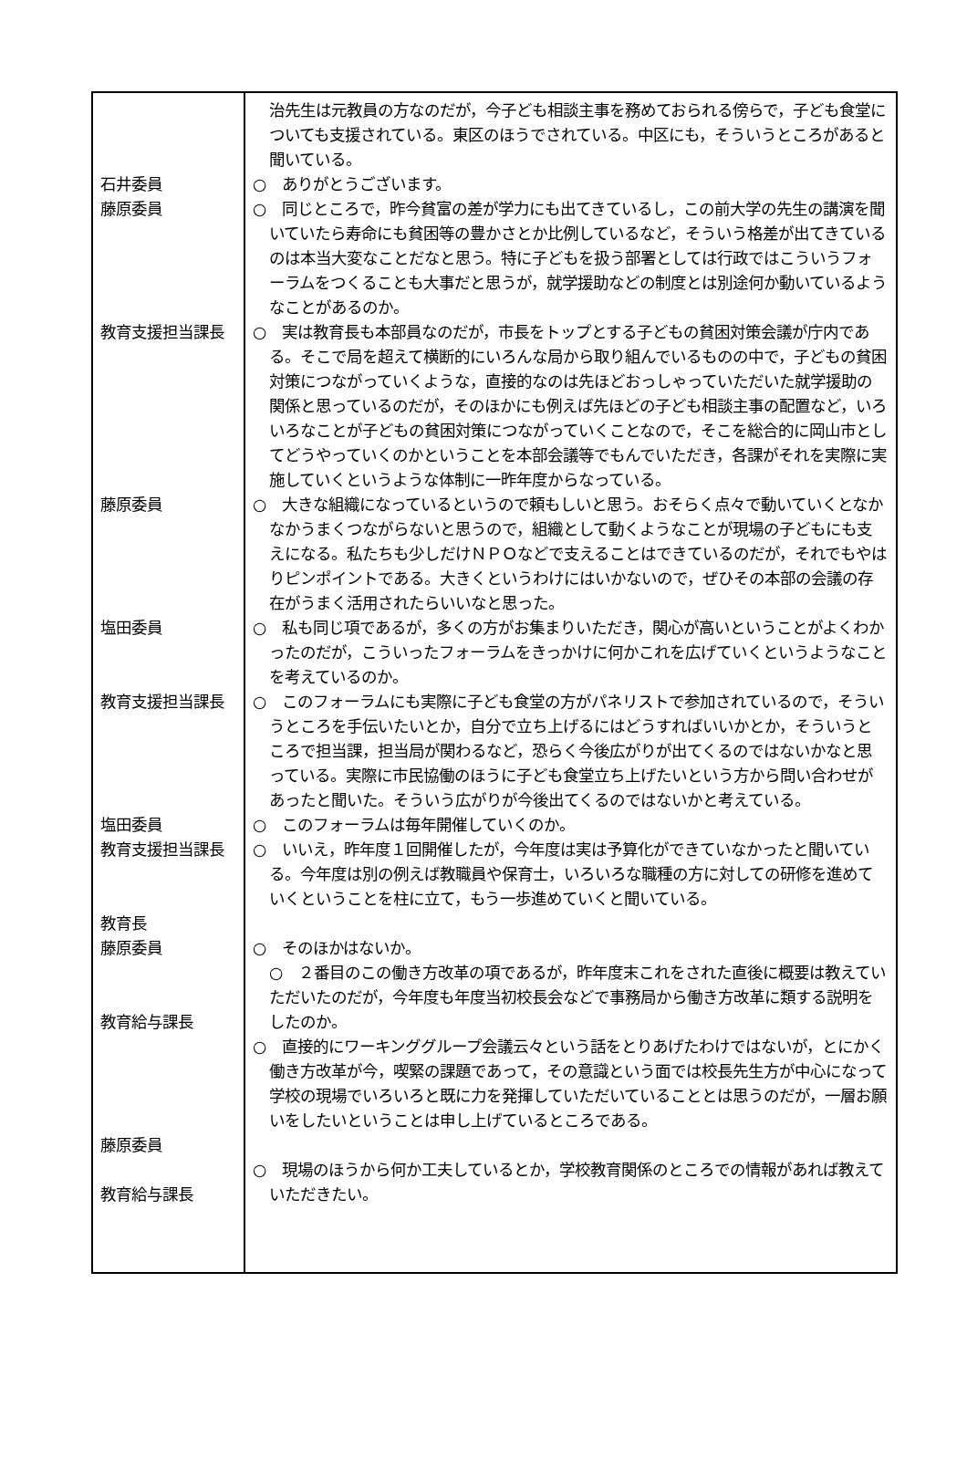治先生は元教員の方なのだが，今子ども相談主事を務めておられる傍らで，子ども食堂についても支援されている。東区のほうでされている。中区にも，そういうところがあると聞いている。
石井委員 ○　ありがとうございます。
藤原委員 ○　同じところで，昨今貧富の差が学力にも出てきているし，この前大学の先生の講演を聞いていたら寿命にも貧困等の豊かさとか比例しているなど，そういう格差が出てきているのは本当大変なことだなと思う。特に子どもを扱う部署としては行政ではこういうフォーラムをつくることも大事だと思うが，就学援助などの制度とは別途何か動いているようなことがあるのか。
教育支援担当課長 ○　実は教育長も本部員なのだが，市長をトップとする子どもの貧困対策会議が庁内である。そこで局を超えて横断的にいろんな局から取り組んでいるものの中で，子どもの貧困対策につながっていくような，直接的なのは先ほどおっしゃっていただいた就学援助の関係と思っているのだが，そのほかにも例えば先ほどの子ども相談主事の配置など，いろいろなことが子どもの貧困対策につながっていくことなので，そこを総合的に岡山市としてどうやっていくのかということを本部会議等でもんでいただき，各課がそれを実際に実施していくというような体制に一昨年度からなっている。
藤原委員 ○　大きな組織になっているというので頼もしいと思う。おそらく点々で動いていくとなかなかうまくつながらないと思うので，組織として動くようなことが現場の子どもにも支えになる。私たちも少しだけＮＰＯなどで支えることはできているのだが，それでもやはりピンポイントである。大きくというわけにはいかないので，ぜひその本部の会議の存在がうまく活用されたらいいなと思った。
塩田委員 ○　私も同じ項であるが，多くの方がお集まりいただき，関心が高いということがよくわかったのだが，こういったフォーラムをきっかけに何かこれを広げていくというようなことを考えているのか。
教育支援担当課長 ○　このフォーラムにも実際に子ども食堂の方がパネリストで参加されているので，そういうところを手伝いたいとか，自分で立ち上げるにはどうすればいいかとか，そういうところで担当課，担当局が関わるなど，恐らく今後広がりが出てくるのではないかなと思っている。実際に市民協働のほうに子ども食堂立ち上げたいという方から問い合わせがあったと聞いた。そういう広がりが今後出てくるのではないかと考えている。
塩田委員 ○　このフォーラムは毎年開催していくのか。
教育支援担当課長
教育長
○　いいえ，昨年度１回開催したが，今年度は実は予算化ができていなかったと聞いている。今年度は別の例えば教職員や保育士，いろいろな職種の方に対しての研修を進めていくということを柱に立て，もう一歩進めていくと聞いている。
藤原委員
教育給与課長
○　そのほかはないか。
○　２番目のこの働き方改革の項であるが，昨年度末これをされた直後に概要は教えていただいたのだが，今年度も年度当初校長会などで事務局から働き方改革に類する説明をしたのか。
藤原委員 ○　直接的にワーキンググループ会議云々という話をとりあげたわけではないが，とにかく働き方改革が今，喫緊の課題であって，その意識という面では校長先生方が中心になって学校の現場でいろいろと既に力を発揮していただいていることとは思うのだが，一層お願いをしたいということは申し上げているところである。
教育給与課長 ○　現場のほうから何か工夫しているとか，学校教育関係のところでの情報があれば教えていただきたい。